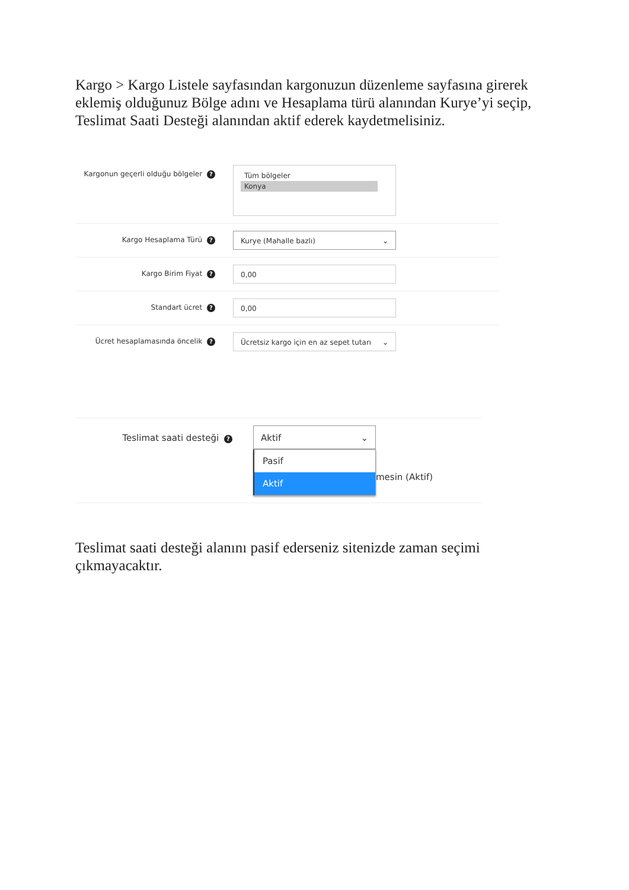Kargo > Kargo Listele sayfasından kargonuzun düzenleme sayfasına girerek eklemiş olduğunuz Bölge adını ve Hesaplama türü alanından Kurye’yi seçip, Teslimat Saati Desteği alanından aktif ederek kaydetmelisiniz.
Kargonun geçerli olduğu bölgeler ?
Tüm bölgeler
Konya
Kargo Hesaplama Türü ?
Kurye (Mahalle bazlı) ⌄
Kargo Birim Fiyat ?
0,00
Standart ücret ?
0,00
Ücret hesaplamasında öncelik ?
Ücretsiz kargo için en az sepet tutarı ⌄
Teslimat saati desteği ?
Aktif ⌄
Pasif
Aktif
mesin (Aktif)
Teslimat saati desteği alanını pasif ederseniz sitenizde zaman seçimi çıkmayacaktır.